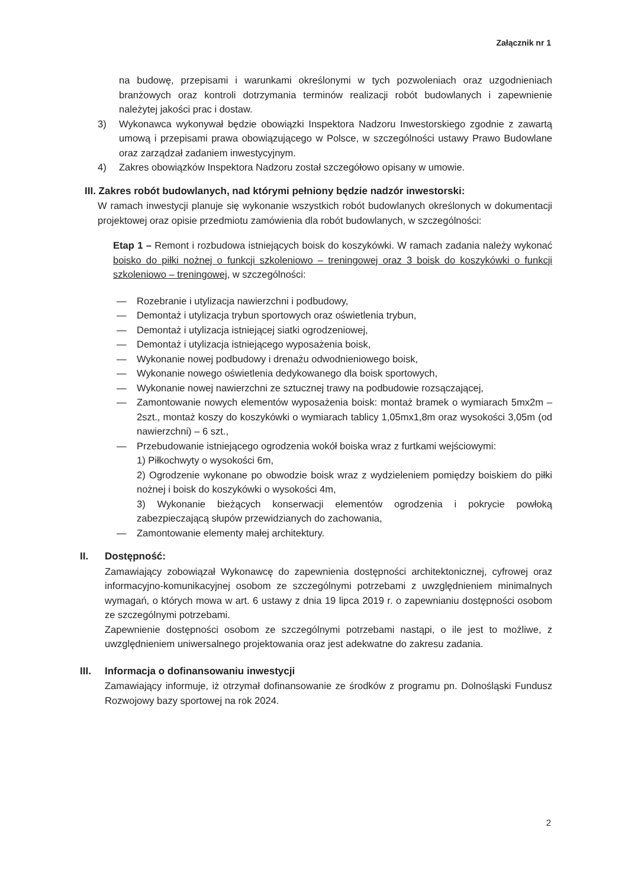Załącznik nr 1
na budowę, przepisami i warunkami określonymi w tych pozwoleniach oraz uzgodnieniach branżowych oraz kontroli dotrzymania terminów realizacji robót budowlanych i zapewnienie należytej jakości prac i dostaw.
3) Wykonawca wykonywał będzie obowiązki Inspektora Nadzoru Inwestorskiego zgodnie z zawartą umową i przepisami prawa obowiązującego w Polsce, w szczególności ustawy Prawo Budowlane oraz zarządzał zadaniem inwestycyjnym.
4) Zakres obowiązków Inspektora Nadzoru został szczegółowo opisany w umowie.
III. Zakres robót budowlanych, nad którymi pełniony będzie nadzór inwestorski:
W ramach inwestycji planuje się wykonanie wszystkich robót budowlanych określonych w dokumentacji projektowej oraz opisie przedmiotu zamówienia dla robót budowlanych, w szczególności:
Etap 1 – Remont i rozbudowa istniejących boisk do koszykówki. W ramach zadania należy wykonać boisko do piłki nożnej o funkcji szkoleniowo – treningowej oraz 3 boisk do koszykówki o funkcji szkoleniowo – treningowej, w szczególności:
— Rozebranie i utylizacja nawierzchni i podbudowy,
— Demontaż i utylizacja trybun sportowych oraz oświetlenia trybun,
— Demontaż i utylizacja istniejącej siatki ogrodzeniowej,
— Demontaż i utylizacja istniejącego wyposażenia boisk,
— Wykonanie nowej podbudowy i drenażu odwodnieniowego boisk,
— Wykonanie nowego oświetlenia dedykowanego dla boisk sportowych,
— Wykonanie nowej nawierzchni ze sztucznej trawy na podbudowie rozsączającej,
— Zamontowanie nowych elementów wyposażenia boisk: montaż bramek o wymiarach 5mx2m – 2szt., montaż koszy do koszykówki o wymiarach tablicy 1,05mx1,8m oraz wysokości 3,05m (od nawierzchni) – 6 szt.,
— Przebudowanie istniejącego ogrodzenia wokół boiska wraz z furtkami wejściowymi:
1) Piłkochwyty o wysokości 6m,
2) Ogrodzenie wykonane po obwodzie boisk wraz z wydzieleniem pomiędzy boiskiem do piłki nożnej i boisk do koszykówki o wysokości 4m,
3) Wykonanie bieżących konserwacji elementów ogrodzenia i pokrycie powłoką zabezpieczającą słupów przewidzianych do zachowania,
— Zamontowanie elementy małej architektury.
II. Dostępność:
Zamawiający zobowiązał Wykonawcę do zapewnienia dostępności architektonicznej, cyfrowej oraz informacyjno-komunikacyjnej osobom ze szczególnymi potrzebami z uwzględnieniem minimalnych wymagań, o których mowa w art. 6 ustawy z dnia 19 lipca 2019 r. o zapewnianiu dostępności osobom ze szczególnymi potrzebami.
Zapewnienie dostępności osobom ze szczególnymi potrzebami nastąpi, o ile jest to możliwe, z uwzględnieniem uniwersalnego projektowania oraz jest adekwatne do zakresu zadania.
III. Informacja o dofinansowaniu inwestycji
Zamawiający informuje, iż otrzymał dofinansowanie ze środków z programu pn. Dolnośląski Fundusz Rozwojowy bazy sportowej na rok 2024.
2